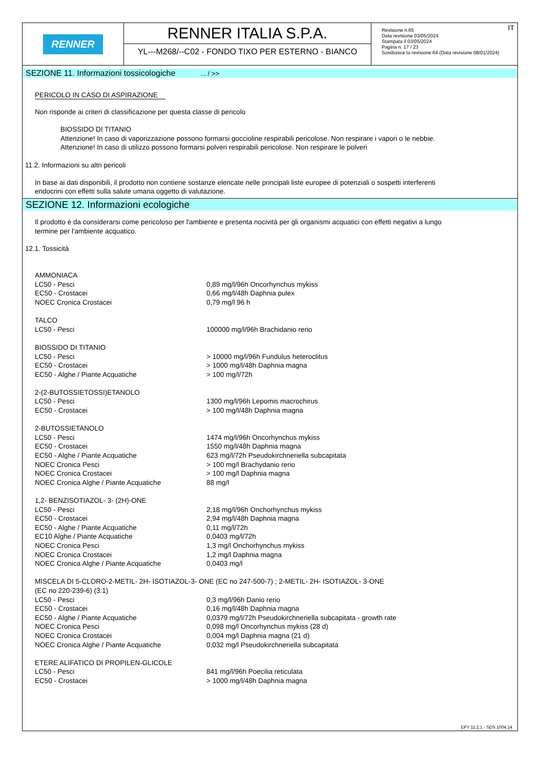RENNER
RENNER ITALIA S.P.A.
YL---M268/--C02 - FONDO TIXO PER ESTERNO - BIANCO
IT
Revisione n.65
Data revisione 03/05/2024
Stampata il 03/05/2024
Pagina n. 17 / 23
Sostituisce la revisione:64 (Data revisione 08/01/2024)
SEZIONE 11. Informazioni tossicologiche ... / >>
PERICOLO IN CASO DI ASPIRAZIONE
Non risponde ai criteri di classificazione per questa classe di pericolo
BIOSSIDO DI TITANIO
Attenzione! In caso di vaporizzazione possono formarsi goccioline respirabili pericolose. Non respirare i vapori o le nebbie.
Attenzione! In caso di utilizzo possono formarsi polveri respirabili pericolose. Non respirare le polveri
11.2. Informazioni su altri pericoli
In base ai dati disponibili, il prodotto non contiene sostanze elencate nelle principali liste europee di potenziali o sospetti interferenti
endocrini con effetti sulla salute umana oggetto di valutazione.
SEZIONE 12. Informazioni ecologiche
Il prodotto è da considerarsi come pericoloso per l'ambiente e presenta nocività per gli organismi acquatici con effetti negativi a lungo
termine per l'ambiente acquatico.
12.1. Tossicità
| AMMONIACA | |
| LC50 - Pesci | 0,89 mg/l/96h Oncorhynchus mykiss |
| EC50 - Crostacei | 0,66 mg/l/48h Daphnia pulex |
| NOEC Cronica Crostacei | 0,79 mg/l 96 h |
| TALCO | |
| LC50 - Pesci | 100000 mg/l/96h Brachidanio rerio |
| BIOSSIDO DI TITANIO | |
| LC50 - Pesci | > 10000 mg/l/96h Fundulus heteroclitus |
| EC50 - Crostacei | > 1000 mg/l/48h Daphnia magna |
| EC50 - Alghe / Piante Acquatiche | > 100 mg/l/72h |
| 2-(2-BUTOSSIETOSSI)ETANOLO | |
| LC50 - Pesci | 1300 mg/l/96h Lepomis macrochirus |
| EC50 - Crostacei | > 100 mg/l/48h Daphnia magna |
| 2-BUTOSSIETANOLO | |
| LC50 - Pesci | 1474 mg/l/96h Oncorhynchus mykiss |
| EC50 - Crostacei | 1550 mg/l/48h Daphnia magna |
| EC50 - Alghe / Piante Acquatiche | 623 mg/l/72h Pseudokirchneriella subcapitata |
| NOEC Cronica Pesci | > 100 mg/l Brachydanio rerio |
| NOEC Cronica Crostacei | > 100 mg/l Daphnia magna |
| NOEC Cronica Alghe / Piante Acquatiche | 88 mg/l |
| 1,2- BENZISOTIAZOL- 3- (2H)-ONE | |
| LC50 - Pesci | 2,18 mg/l/96h Onchorhynchus mykiss |
| EC50 - Crostacei | 2,94 mg/l/48h Daphnia magna |
| EC50 - Alghe / Piante Acquatiche | 0,11 mg/l/72h |
| EC10 Alghe / Piante Acquatiche | 0,0403 mg/l/72h |
| NOEC Cronica Pesci | 1,3 mg/l Onchorhynchus mykiss |
| NOEC Cronica Crostacei | 1,2 mg/l Daphnia magna |
| NOEC Cronica Alghe / Piante Acquatiche | 0,0403 mg/l |
| MISCELA DI 5-CLORO-2-METIL- 2H- ISOTIAZOL-3- ONE (EC no 247-500-7) ; 2-METIL- 2H- ISOTIAZOL- 3-ONE (EC no 220-239-6) (3:1) | |
| LC50 - Pesci | 0,3 mg/l/96h Danio rerio |
| EC50 - Crostacei | 0,16 mg/l/48h Daphnia magna |
| EC50 - Alghe / Piante Acquatiche | 0,0379 mg/l/72h Pseudokirchneriella subcapitata - growth rate |
| NOEC Cronica Pesci | 0,098 mg/l Oncorhynchus mykiss (28 d) |
| NOEC Cronica Crostacei | 0,004 mg/l Daphnia magna (21 d) |
| NOEC Cronica Alghe / Piante Acquatiche | 0,032 mg/l Pseudokirchneriella subcapitata |
| ETERE ALIFATICO DI PROPILEN-GLICOLE | |
| LC50 - Pesci | 841 mg/l/96h Poecilia reticulata |
| EC50 - Crostacei | > 1000 mg/l/48h Daphnia magna |
EPY 11.2.1 - SDS 1004.14